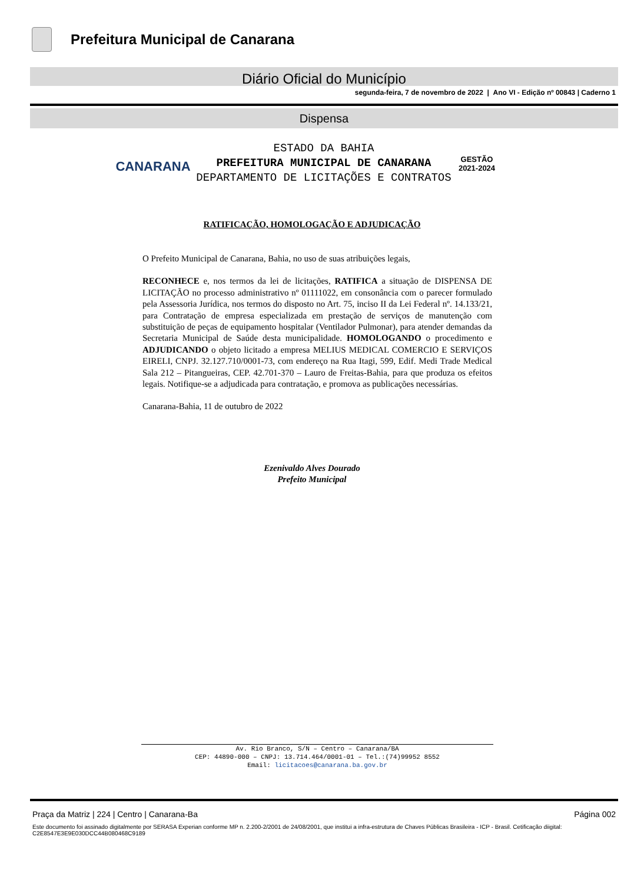Prefeitura Municipal de Canarana
Diário Oficial do Município
segunda-feira, 7 de novembro de 2022 | Ano VI - Edição nº 00843 | Caderno 1
Dispensa
CANARANA
ESTADO DA BAHIA
PREFEITURA MUNICIPAL DE CANARANA
DEPARTAMENTO DE LICITAÇÕES E CONTRATOS
GESTÃO
2021-2024
RATIFICAÇÃO, HOMOLOGAÇÃO E ADJUDICAÇÃO
O Prefeito Municipal de Canarana, Bahia, no uso de suas atribuições legais,
RECONHECE e, nos termos da lei de licitações, RATIFICA a situação de DISPENSA DE LICITAÇÃO no processo administrativo nº 01111022, em consonância com o parecer formulado pela Assessoria Jurídica, nos termos do disposto no Art. 75, inciso II da Lei Federal nº. 14.133/21, para Contratação de empresa especializada em prestação de serviços de manutenção com substituição de peças de equipamento hospitalar (Ventilador Pulmonar), para atender demandas da Secretaria Municipal de Saúde desta municipalidade. HOMOLOGANDO o procedimento e ADJUDICANDO o objeto licitado a empresa MELIUS MEDICAL COMERCIO E SERVIÇOS EIRELI, CNPJ. 32.127.710/0001-73, com endereço na Rua Itagi, 599, Edif. Medi Trade Medical Sala 212 – Pitangueiras, CEP. 42.701-370 – Lauro de Freitas-Bahia, para que produza os efeitos legais. Notifique-se a adjudicada para contratação, e promova as publicações necessárias.
Canarana-Bahia, 11 de outubro de 2022
Ezenivaldo Alves Dourado
Prefeito Municipal
Av. Rio Branco, S/N – Centro – Canarana/BA
CEP: 44890-000 – CNPJ: 13.714.464/0001-01 – Tel.:(74)99952 8552
Email: licitacoes@canarana.ba.gov.br
Praça da Matriz | 224 | Centro | Canarana-Ba Página 002
Este documento foi assinado digitalmente por SERASA Experian conforme MP n. 2.200-2/2001 de 24/08/2001, que institui a infra-estrutura de Chaves Públicas Brasileira - ICP - Brasil. Cetificação diigital: C2E8547E3E9E030DCC44B080468C9189